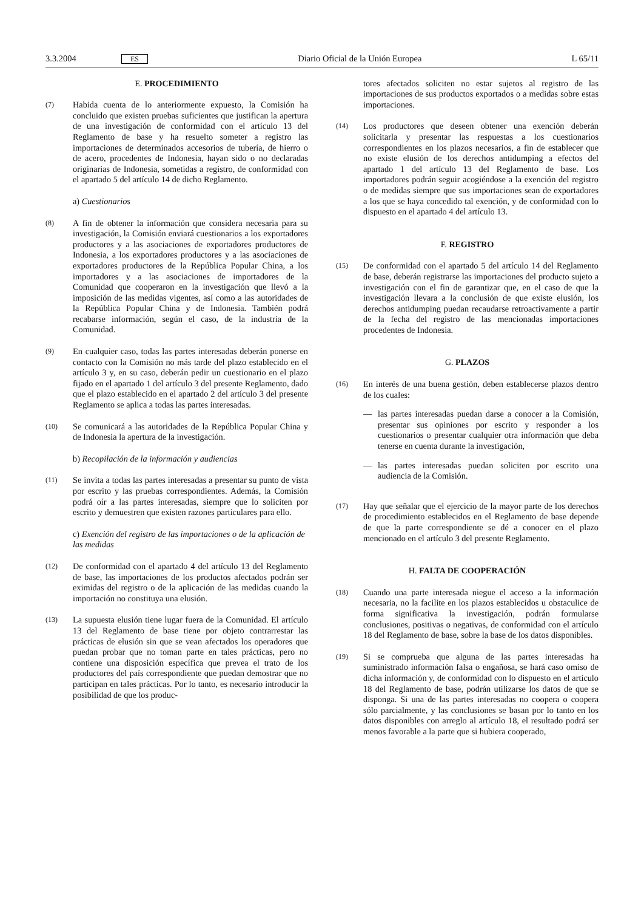3.3.2004 ES Diario Oficial de la Unión Europea L 65/11
E. PROCEDIMIENTO
(7)
Habida cuenta de lo anteriormente expuesto, la Comisión ha concluido que existen pruebas suficientes que justifican la apertura de una investigación de conformidad con el artículo 13 del Reglamento de base y ha resuelto someter a registro las importaciones de determinados accesorios de tubería, de hierro o de acero, procedentes de Indonesia, hayan sido o no declaradas originarias de Indonesia, sometidas a registro, de conformidad con el apartado 5 del artículo 14 de dicho Reglamento.
a) Cuestionarios
(8)
A fin de obtener la información que considera necesaria para su investigación, la Comisión enviará cuestionarios a los exportadores productores y a las asociaciones de exportadores productores de Indonesia, a los exportadores productores y a las asociaciones de exportadores productores de la República Popular China, a los importadores y a las asociaciones de importadores de la Comunidad que cooperaron en la investigación que llevó a la imposición de las medidas vigentes, así como a las autoridades de la República Popular China y de Indonesia. También podrá recabarse información, según el caso, de la industria de la Comunidad.
(9)
En cualquier caso, todas las partes interesadas deberán ponerse en contacto con la Comisión no más tarde del plazo establecido en el artículo 3 y, en su caso, deberán pedir un cuestionario en el plazo fijado en el apartado 1 del artículo 3 del presente Reglamento, dado que el plazo establecido en el apartado 2 del artículo 3 del presente Reglamento se aplica a todas las partes interesadas.
(10)
Se comunicará a las autoridades de la República Popular China y de Indonesia la apertura de la investigación.
b) Recopilación de la información y audiencias
(11)
Se invita a todas las partes interesadas a presentar su punto de vista por escrito y las pruebas correspondientes. Además, la Comisión podrá oír a las partes interesadas, siempre que lo soliciten por escrito y demuestren que existen razones particulares para ello.
c) Exención del registro de las importaciones o de la aplicación de las medidas
(12)
De conformidad con el apartado 4 del artículo 13 del Reglamento de base, las importaciones de los productos afectados podrán ser eximidas del registro o de la aplicación de las medidas cuando la importación no constituya una elusión.
(13)
La supuesta elusión tiene lugar fuera de la Comunidad. El artículo 13 del Reglamento de base tiene por objeto contrarrestar las prácticas de elusión sin que se vean afectados los operadores que puedan probar que no toman parte en tales prácticas, pero no contiene una disposición específica que prevea el trato de los productores del país correspondiente que puedan demostrar que no participan en tales prácticas. Por lo tanto, es necesario introducir la posibilidad de que los produc-
tores afectados soliciten no estar sujetos al registro de las importaciones de sus productos exportados o a medidas sobre estas importaciones.
(14)
Los productores que deseen obtener una exención deberán solicitarla y presentar las respuestas a los cuestionarios correspondientes en los plazos necesarios, a fin de establecer que no existe elusión de los derechos antidumping a efectos del apartado 1 del artículo 13 del Reglamento de base. Los importadores podrán seguir acogiéndose a la exención del registro o de medidas siempre que sus importaciones sean de exportadores a los que se haya concedido tal exención, y de conformidad con lo dispuesto en el apartado 4 del artículo 13.
F. REGISTRO
(15)
De conformidad con el apartado 5 del artículo 14 del Reglamento de base, deberán registrarse las importaciones del producto sujeto a investigación con el fin de garantizar que, en el caso de que la investigación llevara a la conclusión de que existe elusión, los derechos antidumping puedan recaudarse retroactivamente a partir de la fecha del registro de las mencionadas importaciones procedentes de Indonesia.
G. PLAZOS
(16)
En interés de una buena gestión, deben establecerse plazos dentro de los cuales:
— las partes interesadas puedan darse a conocer a la Comisión, presentar sus opiniones por escrito y responder a los cuestionarios o presentar cualquier otra información que deba tenerse en cuenta durante la investigación,
— las partes interesadas puedan soliciten por escrito una audiencia de la Comisión.
(17)
Hay que señalar que el ejercicio de la mayor parte de los derechos de procedimiento establecidos en el Reglamento de base depende de que la parte correspondiente se dé a conocer en el plazo mencionado en el artículo 3 del presente Reglamento.
H. FALTA DE COOPERACIÓN
(18)
Cuando una parte interesada niegue el acceso a la información necesaria, no la facilite en los plazos establecidos u obstaculice de forma significativa la investigación, podrán formularse conclusiones, positivas o negativas, de conformidad con el artículo 18 del Reglamento de base, sobre la base de los datos disponibles.
(19)
Si se comprueba que alguna de las partes interesadas ha suministrado información falsa o engañosa, se hará caso omiso de dicha información y, de conformidad con lo dispuesto en el artículo 18 del Reglamento de base, podrán utilizarse los datos de que se disponga. Si una de las partes interesadas no coopera o coopera sólo parcialmente, y las conclusiones se basan por lo tanto en los datos disponibles con arreglo al artículo 18, el resultado podrá ser menos favorable a la parte que si hubiera cooperado,